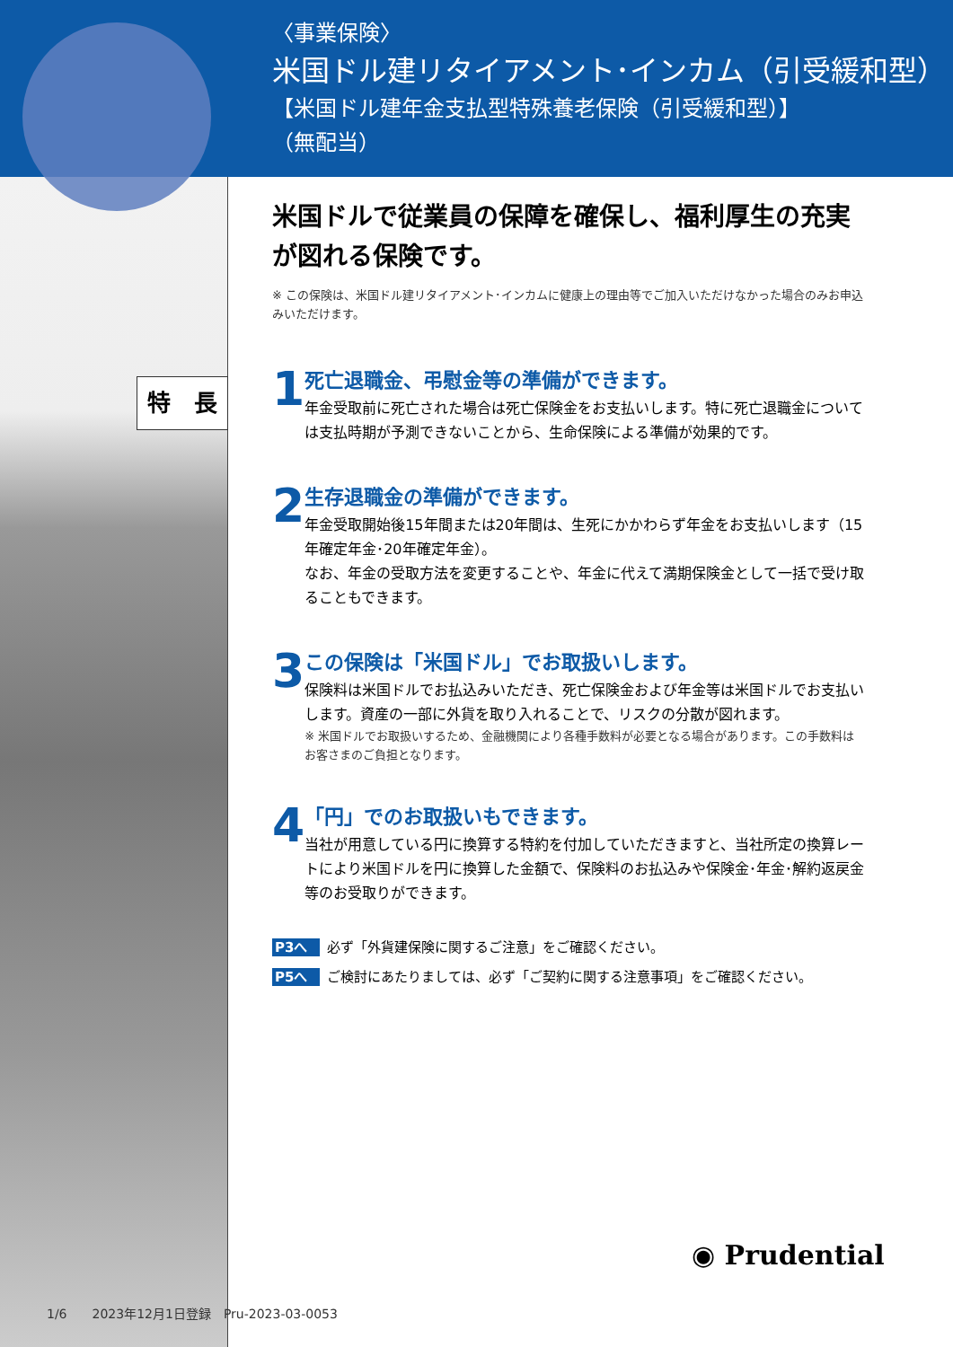〈事業保険〉
米国ドル建リタイアメント･インカム（引受緩和型）
【米国ドル建年金支払型特殊養老保険（引受緩和型）】
（無配当）
特　長
米国ドルで従業員の保障を確保し、福利厚生の充実が図れる保険です。
※ この保険は、米国ドル建リタイアメント･インカムに健康上の理由等でご加入いただけなかった場合のみお申込みいただけます。
1
死亡退職金、弔慰金等の準備ができます。
年金受取前に死亡された場合は死亡保険金をお支払いします。特に死亡退職金については支払時期が予測できないことから、生命保険による準備が効果的です。
2
生存退職金の準備ができます。
年金受取開始後15年間または20年間は、生死にかかわらず年金をお支払いします（15年確定年金･20年確定年金）。
なお、年金の受取方法を変更することや、年金に代えて満期保険金として一括で受け取ることもできます。
3
この保険は「米国ドル」でお取扱いします。
保険料は米国ドルでお払込みいただき、死亡保険金および年金等は米国ドルでお支払いします。資産の一部に外貨を取り入れることで、リスクの分散が図れます。
※ 米国ドルでお取扱いするため、金融機関により各種手数料が必要となる場合があります。この手数料はお客さまのご負担となります。
4
「円」でのお取扱いもできます。
当社が用意している円に換算する特約を付加していただきますと、当社所定の換算レートにより米国ドルを円に換算した金額で、保険料のお払込みや保険金･年金･解約返戻金等のお受取りができます。
P3へ 必ず「外貨建保険に関するご注意」をご確認ください。
P5へ ご検討にあたりましては、必ず「ご契約に関する注意事項」をご確認ください。
◉ Prudential
1/6　　2023年12月1日登録　Pru-2023-03-0053